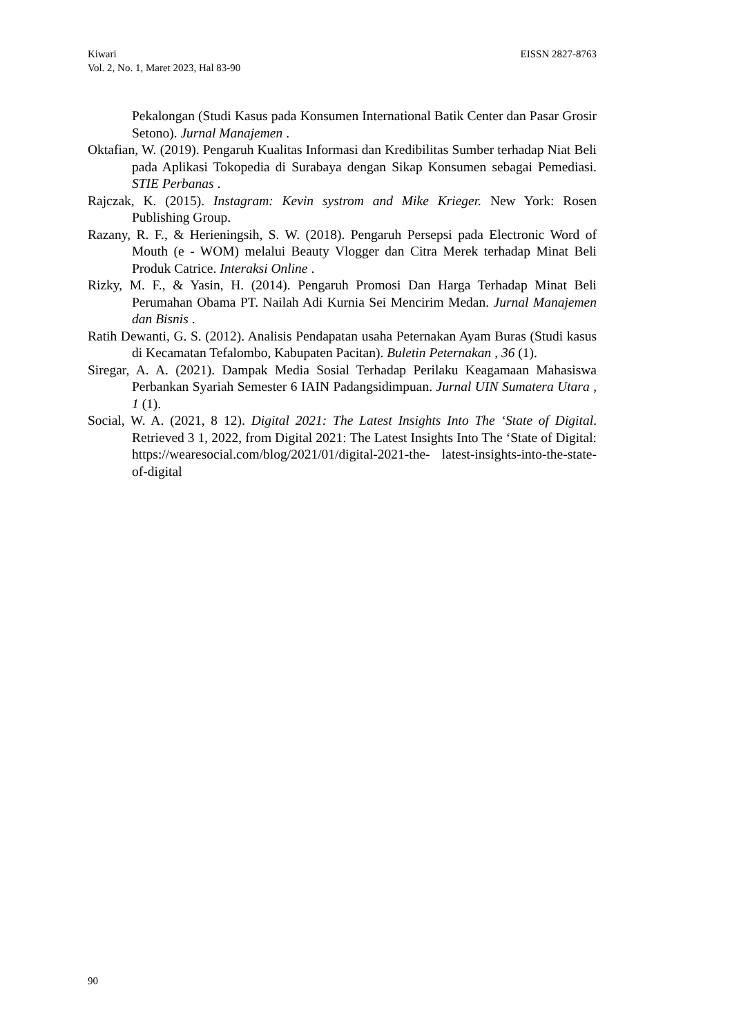EISSN 2827-8763 Kiwari
Vol. 2, No. 1, Maret 2023, Hal 83-90
Pekalongan (Studi Kasus pada Konsumen International Batik Center dan Pasar Grosir Setono). Jurnal Manajemen .
Oktafian, W. (2019). Pengaruh Kualitas Informasi dan Kredibilitas Sumber terhadap Niat Beli pada Aplikasi Tokopedia di Surabaya dengan Sikap Konsumen sebagai Pemediasi. STIE Perbanas .
Rajczak, K. (2015). Instagram: Kevin systrom and Mike Krieger. New York: Rosen Publishing Group.
Razany, R. F., & Herieningsih, S. W. (2018). Pengaruh Persepsi pada Electronic Word of Mouth (e - WOM) melalui Beauty Vlogger dan Citra Merek terhadap Minat Beli Produk Catrice. Interaksi Online .
Rizky, M. F., & Yasin, H. (2014). Pengaruh Promosi Dan Harga Terhadap Minat Beli Perumahan Obama PT. Nailah Adi Kurnia Sei Mencirim Medan. Jurnal Manajemen dan Bisnis .
Ratih Dewanti, G. S. (2012). Analisis Pendapatan usaha Peternakan Ayam Buras (Studi kasus di Kecamatan Tefalombo, Kabupaten Pacitan). Buletin Peternakan , 36 (1).
Siregar, A. A. (2021). Dampak Media Sosial Terhadap Perilaku Keagamaan Mahasiswa Perbankan Syariah Semester 6 IAIN Padangsidimpuan. Jurnal UIN Sumatera Utara , 1 (1).
Social, W. A. (2021, 8 12). Digital 2021: The Latest Insights Into The ‘State of Digital. Retrieved 3 1, 2022, from Digital 2021: The Latest Insights Into The ‘State of Digital: https://wearesocial.com/blog/2021/01/digital-2021-the- latest-insights-into-the-state-of-digital
90